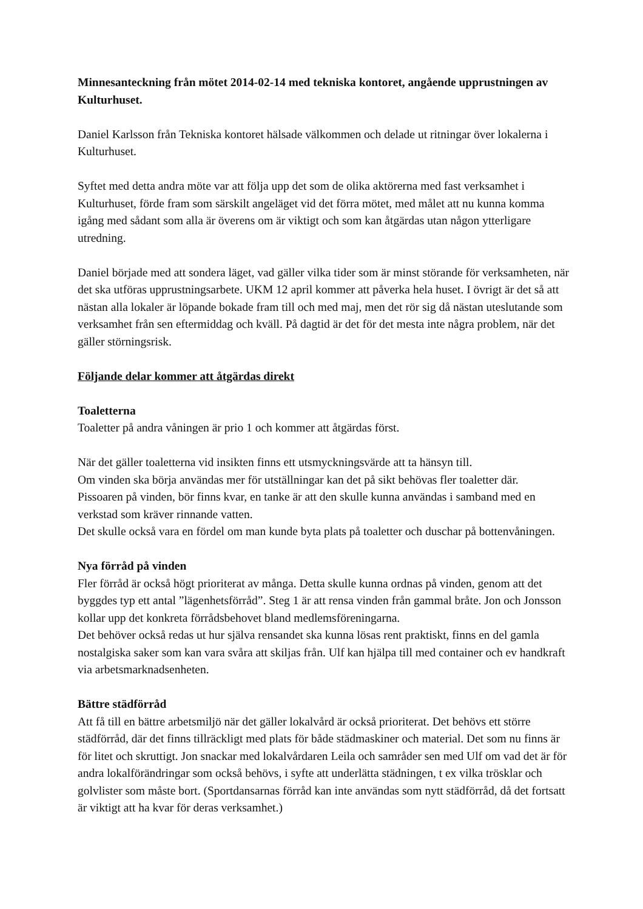Minnesanteckning från mötet 2014-02-14 med tekniska kontoret, angående upprustningen av Kulturhuset.
Daniel Karlsson från Tekniska kontoret hälsade välkommen och delade ut ritningar över lokalerna i Kulturhuset.
Syftet med detta andra möte var att följa upp det som de olika aktörerna med fast verksamhet i Kulturhuset, förde fram som särskilt angeläget vid det förra mötet, med målet att nu kunna komma igång med sådant som alla är överens om är viktigt och som kan åtgärdas utan någon ytterligare utredning.
Daniel började med att sondera läget, vad gäller vilka tider som är minst störande för verksamheten, när det ska utföras upprustningsarbete. UKM 12 april kommer att påverka hela huset. I övrigt är det så att nästan alla lokaler är löpande bokade fram till och med maj, men det rör sig då nästan uteslutande som verksamhet från sen eftermiddag och kväll. På dagtid är det för det mesta inte några problem, när det gäller störningsrisk.
Följande delar kommer att åtgärdas direkt
Toaletterna
Toaletter på andra våningen är prio 1 och kommer att åtgärdas först.
När det gäller toaletterna vid insikten finns ett utsmyckningsvärde att ta hänsyn till.
Om vinden ska börja användas mer för utställningar kan det på sikt behövas fler toaletter där.
Pissoaren på vinden, bör finns kvar, en tanke är att den skulle kunna användas i samband med en verkstad som kräver rinnande vatten.
Det skulle också vara en fördel om man kunde byta plats på toaletter och duschar på bottenvåningen.
Nya förråd på vinden
Fler förråd är också högt prioriterat av många. Detta skulle kunna ordnas på vinden, genom att det byggdes typ ett antal ”lägenhetsförråd”. Steg 1 är att rensa vinden från gammal bråte. Jon och Jonsson kollar upp det konkreta förrådsbehovet bland medlemsföreningarna.
Det behöver också redas ut hur själva rensandet ska kunna lösas rent praktiskt, finns en del gamla nostalgiska saker som kan vara svåra att skiljas från. Ulf kan hjälpa till med container och ev handkraft via arbetsmarknadsenheten.
Bättre städförråd
Att få till en bättre arbetsmiljö när det gäller lokalvård är också prioriterat. Det behövs ett större städförråd, där det finns tillräckligt med plats för både städmaskiner och material. Det som nu finns är för litet och skruttigt. Jon snackar med lokalvårdaren Leila och samråder sen med Ulf om vad det är för andra lokalförändringar som också behövs, i syfte att underlätta städningen, t ex vilka trösklar och golvlister som måste bort. (Sportdansarnas förråd kan inte användas som nytt städförråd, då det fortsatt är viktigt att ha kvar för deras verksamhet.)